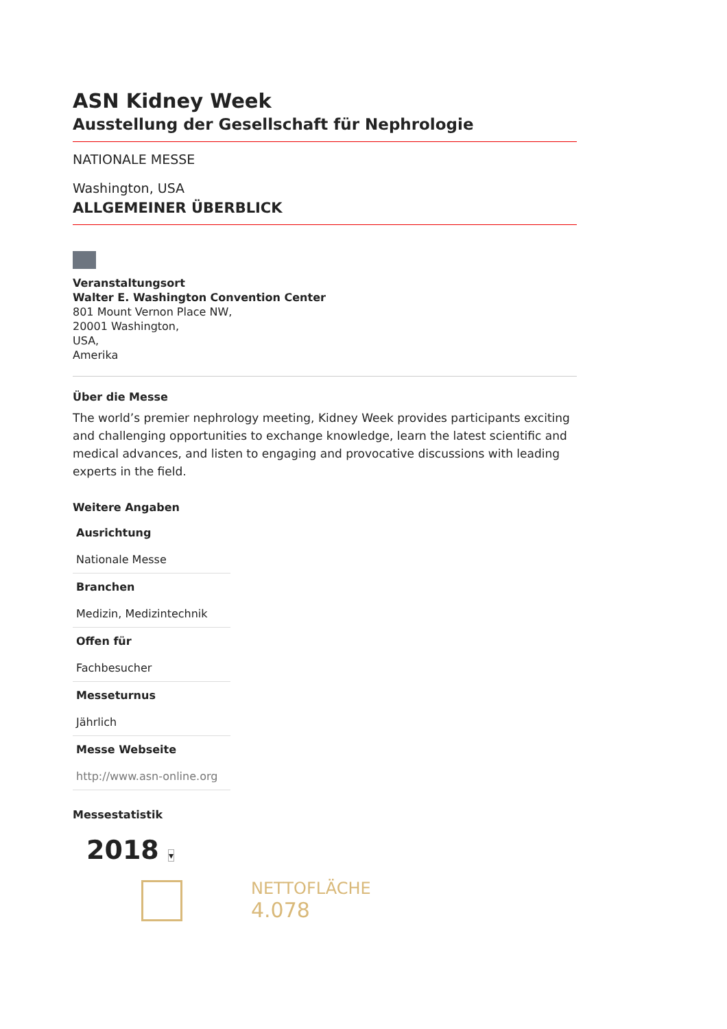ASN Kidney Week
Ausstellung der Gesellschaft für Nephrologie
NATIONALE MESSE
Washington, USA
ALLGEMEINER ÜBERBLICK
Veranstaltungsort
Walter E. Washington Convention Center
801 Mount Vernon Place NW,
20001 Washington,
USA,
Amerika
Über die Messe
The world’s premier nephrology meeting, Kidney Week provides participants exciting and challenging opportunities to exchange knowledge, learn the latest scientific and medical advances, and listen to engaging and provocative discussions with leading experts in the field.
Weitere Angaben
Ausrichtung
Nationale Messe
Branchen
Medizin, Medizintechnik
Offen für
Fachbesucher
Messeturnus
Jährlich
Messe Webseite
http://www.asn-online.org
Messestatistik
2018 ▾
NETTOFLÄCHE
4.078